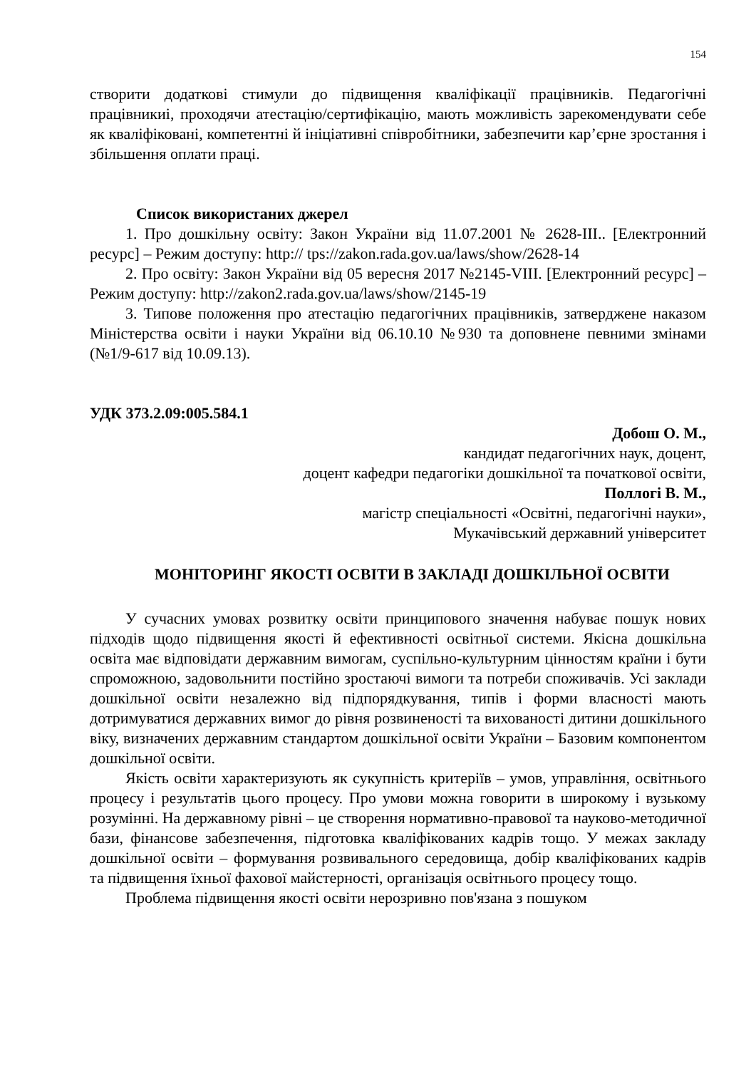154
створити додаткові стимули до підвищення кваліфікації працівників. Педагогічні працівникиі, проходячи атестацію/сертифікацію, мають можливість зарекомендувати себе як кваліфіковані, компетентні й ініціативні співробітники, забезпечити кар’єрне зростання і збільшення оплати праці.
Список використаних джерел
1. Про дошкільну освіту: Закон України від 11.07.2001 № 2628-III.. [Електронний ресурс] – Режим доступу: http:// tps://zakon.rada.gov.ua/laws/show/2628-14
2. Про освіту: Закон України від 05 вересня 2017 №2145-VIII. [Електронний ресурс] – Режим доступу: http://zakon2.rada.gov.ua/laws/show/2145-19
3. Типове положення про атестацію педагогічних працівників, затверджене наказом Міністерства освіти і науки України від 06.10.10 №930 та доповнене певними змінами (№1/9-617 від 10.09.13).
УДК 373.2.09:005.584.1
Добош О. М.,
кандидат педагогічних наук, доцент,
доцент кафедри педагогіки дошкільної та початкової освіти,
Поллогі В. М.,
магістр спеціальності «Освітні, педагогічні науки»,
Мукачівський державний університет
МОНІТОРИНГ ЯКОСТІ ОСВІТИ В ЗАКЛАДІ ДОШКІЛЬНОЇ ОСВІТИ
У сучасних умовах розвитку освіти принципового значення набуває пошук нових підходів щодо підвищення якості й ефективності освітньої системи. Якісна дошкільна освіта має відповідати державним вимогам, суспільно-культурним цінностям країни і бути спроможною, задовольнити постійно зростаючі вимоги та потреби споживачів. Усі заклади дошкільної освіти незалежно від підпорядкування, типів і форми власності мають дотримуватися державних вимог до рівня розвиненості та вихованості дитини дошкільного віку, визначених державним стандартом дошкільної освіти України – Базовим компонентом дошкільної освіти.
Якість освіти характеризують як сукупність критеріїв – умов, управління, освітнього процесу і результатів цього процесу. Про умови можна говорити в широкому і вузькому розумінні. На державному рівні – це створення нормативно-правової та науково-методичної бази, фінансове забезпечення, підготовка кваліфікованих кадрів тощо. У межах закладу дошкільної освіти – формування розвивального середовища, добір кваліфікованих кадрів та підвищення їхньої фахової майстерності, організація освітнього процесу тощо.
Проблема підвищення якості освіти нерозривно пов'язана з пошуком